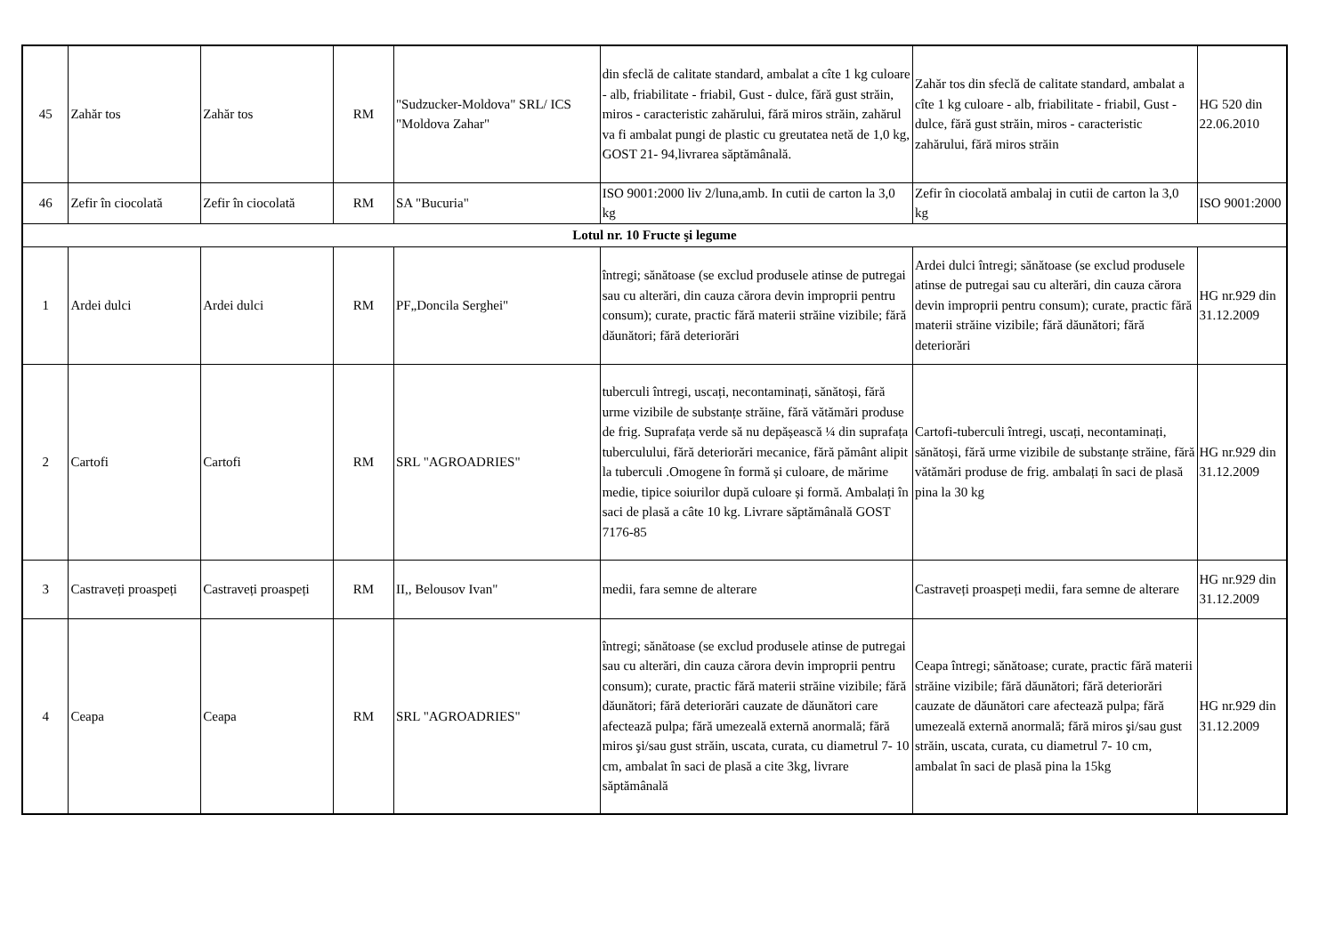| 45 | Zahăr tos | Zahăr tos | RM | "Sudzucker-Moldova" SRL/ ICS "Moldova Zahar" | din sfeclă de calitate standard, ambalat a cîte 1 kg culoare - alb, friabilitate - friabil, Gust - dulce, fără gust străin, miros - caracteristic zahărului, fără miros străin, zahărul va fi ambalat pungi de plastic cu greutatea netă de 1,0 kg, GOST 21- 94,livrarea săptămânală. | Zahăr tos din sfeclă de calitate standard, ambalat a cîte 1 kg culoare - alb, friabilitate - friabil, Gust - dulce, fără gust străin, miros - caracteristic zahărului, fără miros străin | HG 520 din 22.06.2010 |
| 46 | Zefir în ciocolată | Zefir în ciocolată | RM | SA "Bucuria" | ISO 9001:2000 liv 2/luna,amb. In cutii de carton la 3,0 kg | Zefir în ciocolată ambalaj in cutii de carton la 3,0 kg | ISO 9001:2000 |
| Lotul nr. 10 Fructe şi legume | | | | | | | |
| 1 | Ardei dulci | Ardei dulci | RM | PF„Doncila Serghei" | întregi; sănătoase (se exclud produsele atinse de putregai sau cu alterări, din cauza cărora devin improprii pentru consum); curate, practic fără materii străine vizibile; fără dăunători; fără deteriorări | Ardei dulci întregi; sănătoase (se exclud produsele atinse de putregai sau cu alterări, din cauza cărora devin improprii pentru consum); curate, practic fără materii străine vizibile; fără dăunători; fără deteriorări | HG nr.929 din 31.12.2009 |
| 2 | Cartofi | Cartofi | RM | SRL "AGROADRIES" | tuberculi întregi, uscați, necontaminați, sănătoși, fără urme vizibile de substanțe străine, fără vătămări produse de frig. Suprafața verde să nu depășească ¼ din suprafața tuberculului, fără deteriorări mecanice, fără pământ alipit la tuberculi .Omogene în formă și culoare, de mărime medie, tipice soiurilor după culoare și formă. Ambalați în saci de plasă a câte 10 kg. Livrare săptămânală GOST 7176-85 | Cartofi-tuberculi întregi, uscați, necontaminați, sănătoși, fără urme vizibile de substanțe străine, fără vătămări produse de frig. ambalați în saci de plasă pina la 30 kg | HG nr.929 din 31.12.2009 |
| 3 | Castraveți proaspeți | Castraveți proaspeți | RM | II,, Belousov Ivan" | medii, fara semne de alterare | Castraveți proaspeți medii, fara semne de alterare | HG nr.929 din 31.12.2009 |
| 4 | Ceapa | Ceapa | RM | SRL "AGROADRIES" | întregi; sănătoase (se exclud produsele atinse de putregai sau cu alterări, din cauza cărora devin improprii pentru consum); curate, practic fără materii străine vizibile; fără dăunători; fără deteriorări cauzate de dăunători care afectează pulpa; fără umezeală externă anormală; fără miros şi/sau gust străin, uscata, curata, cu diametrul 7- 10 cm, ambalat în saci de plasă a cite 3kg, livrare săptămânală | Ceapa întregi; sănătoase; curate, practic fără materii străine vizibile; fără dăunători; fără deteriorări cauzate de dăunători care afectează pulpa; fără umezeală externă anormală; fără miros şi/sau gust străin, uscata, curata, cu diametrul 7- 10 cm, ambalat în saci de plasă pina la 15kg | HG nr.929 din 31.12.2009 |